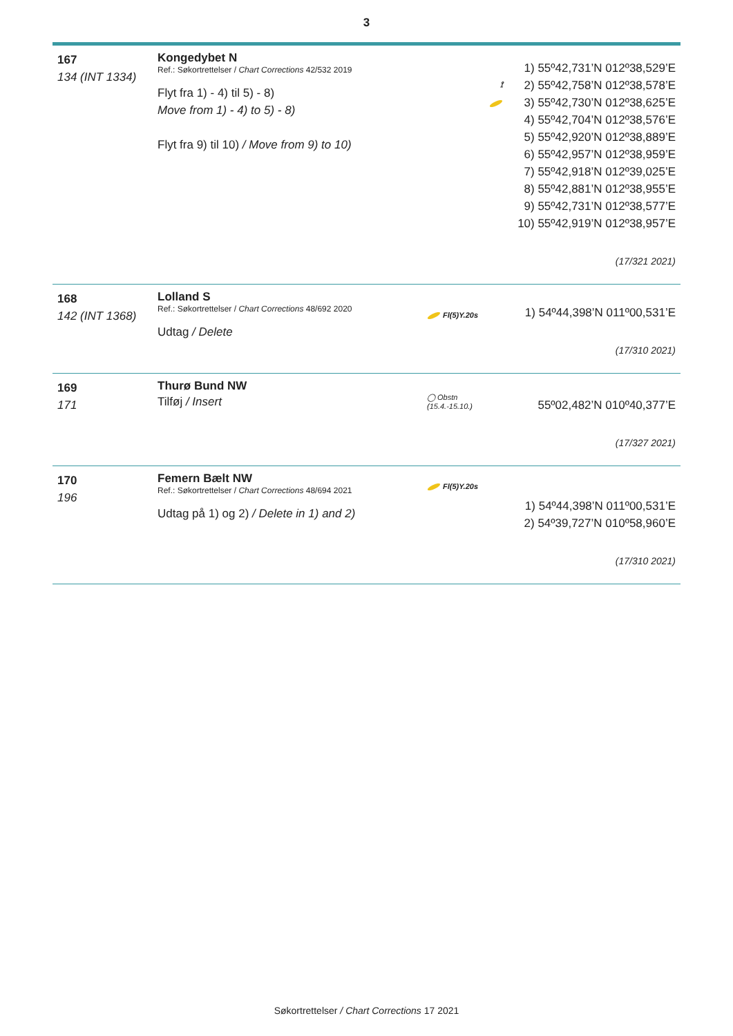3
167
134 (INT 1334)
Kongedybet N
Ref.: Søkortrettelser / Chart Corrections 42/532 2019
Flyt fra 1) - 4) til 5) - 8)
Move from 1) - 4) to 5) - 8)
Flyt fra 9) til 10) / Move from 9) to 10)
⟟
1) 55º42,731’N 012º38,529’E
2) 55º42,758’N 012º38,578’E
3) 55º42,730’N 012º38,625’E
4) 55º42,704’N 012º38,576’E
5) 55º42,920’N 012º38,889’E
6) 55º42,957’N 012º38,959’E
7) 55º42,918’N 012º39,025’E
8) 55º42,881’N 012º38,955’E
9) 55º42,731’N 012º38,577’E
10) 55º42,919’N 012º38,957’E
(17/321 2021)
168
142 (INT 1368)
Lolland S
Ref.: Søkortrettelser / Chart Corrections 48/692 2020
Udtag / Delete
Fl(5)Y.20s
1) 54º44,398’N 011º00,531’E
(17/310 2021)
169
171
Thurø Bund NW
Tilføj / Insert
◯ Obstn (15.4.-15.10.)
55º02,482’N 010º40,377’E
(17/327 2021)
170
196
Femern Bælt NW
Ref.: Søkortrettelser / Chart Corrections 48/694 2021
Udtag på 1) og 2) / Delete in 1) and 2)
Fl(5)Y.20s
1) 54º44,398’N 011º00,531’E
2) 54º39,727’N 010º58,960’E
(17/310 2021)
Søkortrettelser / Chart Corrections 17 2021